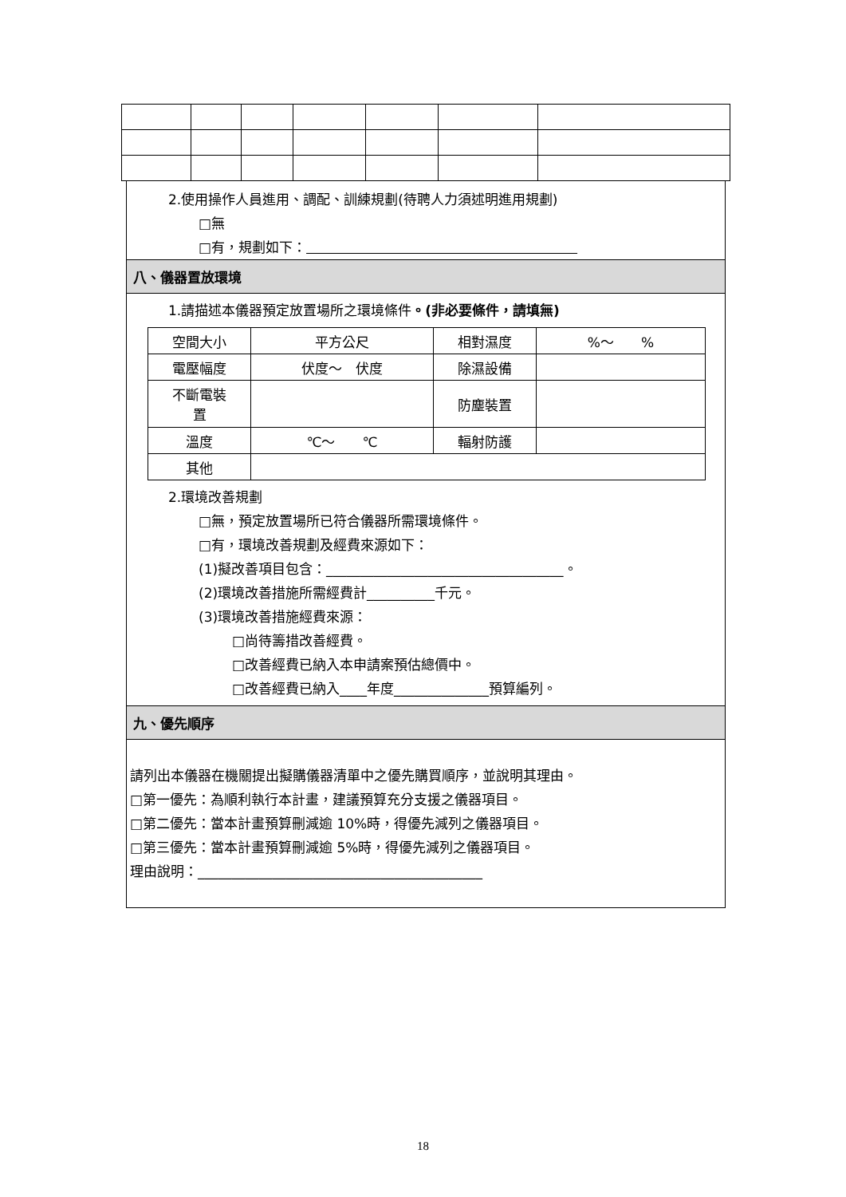2.使用操作人員進用、調配、訓練規劃(待聘人力須述明進用規劃)
□無
□有，規劃如下：　　　　　　　　　　　　　　　　　　　　
八、儀器置放環境
1.請描述本儀器預定放置場所之環境條件。(非必要條件，請填無)
| 空間大小 | 平方公尺 | 相對濕度 | %～ % |
| 電壓幅度 | 伏度～ 伏度 | 除濕設備 | |
| 不斷電裝 置 | | 防塵裝置 | |
| 溫度 | ℃～ ℃ | 輻射防護 | |
| 其他 | | | |
2.環境改善規劃
□無，預定放置場所已符合儀器所需環境條件。
□有，環境改善規劃及經費來源如下：
(1)擬改善項目包含：___________________________________。
(2)環境改善措施所需經費計__________千元。
(3)環境改善措施經費來源：
□尚待籌措改善經費。
□改善經費已納入本申請案預估總價中。
□改善經費已納入____年度______________預算編列。
九、優先順序
請列出本儀器在機關提出擬購儀器清單中之優先購買順序，並說明其理由。
□第一優先：為順利執行本計畫，建議預算充分支援之儀器項目。
□第二優先：當本計畫預算刪減逾 10%時，得優先減列之儀器項目。
□第三優先：當本計畫預算刪減逾 5%時，得優先減列之儀器項目。
理由說明：__________________________________________
18